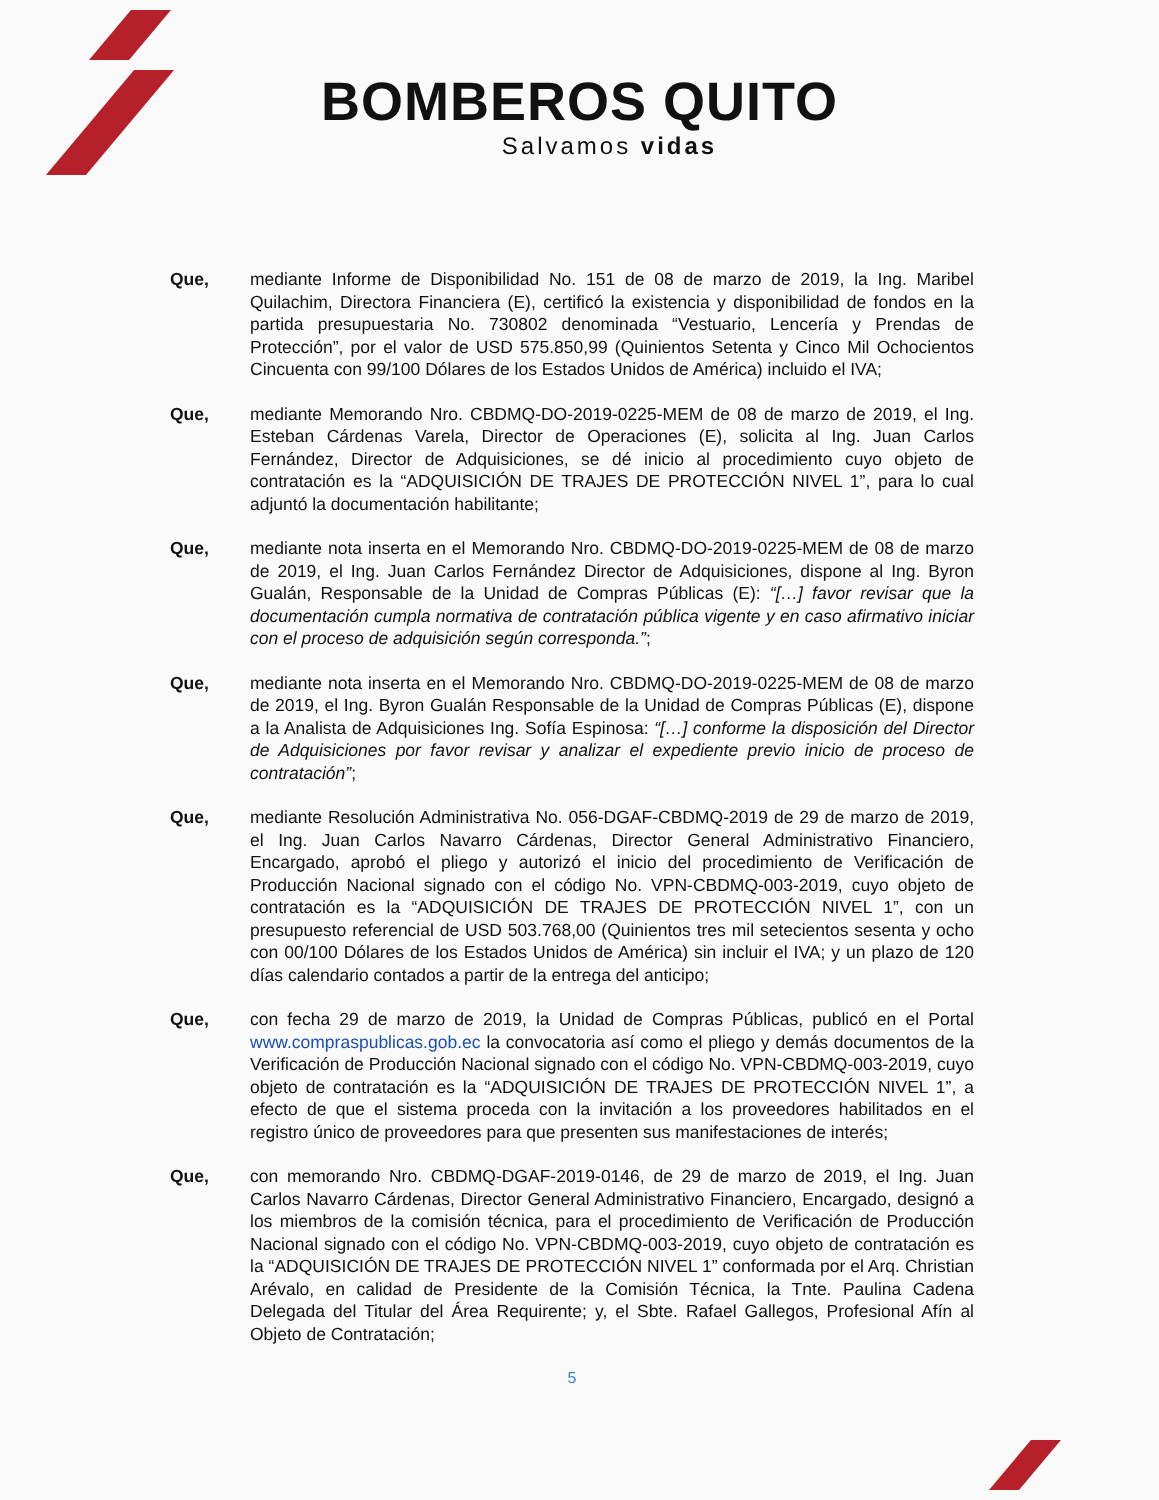BOMBEROS QUITO
Salvamos vidas
Que, mediante Informe de Disponibilidad No. 151 de 08 de marzo de 2019, la Ing. Maribel Quilachim, Directora Financiera (E), certificó la existencia y disponibilidad de fondos en la partida presupuestaria No. 730802 denominada “Vestuario, Lencería y Prendas de Protección”, por el valor de USD 575.850,99 (Quinientos Setenta y Cinco Mil Ochocientos Cincuenta con 99/100 Dólares de los Estados Unidos de América) incluido el IVA;
Que, mediante Memorando Nro. CBDMQ-DO-2019-0225-MEM de 08 de marzo de 2019, el Ing. Esteban Cárdenas Varela, Director de Operaciones (E), solicita al Ing. Juan Carlos Fernández, Director de Adquisiciones, se dé inicio al procedimiento cuyo objeto de contratación es la “ADQUISICIÓN DE TRAJES DE PROTECCIÓN NIVEL 1”, para lo cual adjuntó la documentación habilitante;
Que, mediante nota inserta en el Memorando Nro. CBDMQ-DO-2019-0225-MEM de 08 de marzo de 2019, el Ing. Juan Carlos Fernández Director de Adquisiciones, dispone al Ing. Byron Gualán, Responsable de la Unidad de Compras Públicas (E): “[…] favor revisar que la documentación cumpla normativa de contratación pública vigente y en caso afirmativo iniciar con el proceso de adquisición según corresponda.”;
Que, mediante nota inserta en el Memorando Nro. CBDMQ-DO-2019-0225-MEM de 08 de marzo de 2019, el Ing. Byron Gualán Responsable de la Unidad de Compras Públicas (E), dispone a la Analista de Adquisiciones Ing. Sofía Espinosa: “[…] conforme la disposición del Director de Adquisiciones por favor revisar y analizar el expediente previo inicio de proceso de contratación”;
Que, mediante Resolución Administrativa No. 056-DGAF-CBDMQ-2019 de 29 de marzo de 2019, el Ing. Juan Carlos Navarro Cárdenas, Director General Administrativo Financiero, Encargado, aprobó el pliego y autorizó el inicio del procedimiento de Verificación de Producción Nacional signado con el código No. VPN-CBDMQ-003-2019, cuyo objeto de contratación es la “ADQUISICIÓN DE TRAJES DE PROTECCIÓN NIVEL 1”, con un presupuesto referencial de USD 503.768,00 (Quinientos tres mil setecientos sesenta y ocho con 00/100 Dólares de los Estados Unidos de América) sin incluir el IVA; y un plazo de 120 días calendario contados a partir de la entrega del anticipo;
Que, con fecha 29 de marzo de 2019, la Unidad de Compras Públicas, publicó en el Portal www.compraspublicas.gob.ec la convocatoria así como el pliego y demás documentos de la Verificación de Producción Nacional signado con el código No. VPN-CBDMQ-003-2019, cuyo objeto de contratación es la “ADQUISICIÓN DE TRAJES DE PROTECCIÓN NIVEL 1”, a efecto de que el sistema proceda con la invitación a los proveedores habilitados en el registro único de proveedores para que presenten sus manifestaciones de interés;
Que, con memorando Nro. CBDMQ-DGAF-2019-0146, de 29 de marzo de 2019, el Ing. Juan Carlos Navarro Cárdenas, Director General Administrativo Financiero, Encargado, designó a los miembros de la comisión técnica, para el procedimiento de Verificación de Producción Nacional signado con el código No. VPN-CBDMQ-003-2019, cuyo objeto de contratación es la “ADQUISICIÓN DE TRAJES DE PROTECCIÓN NIVEL 1” conformada por el Arq. Christian Arévalo, en calidad de Presidente de la Comisión Técnica, la Tnte. Paulina Cadena Delegada del Titular del Área Requirente; y, el Sbte. Rafael Gallegos, Profesional Afín al Objeto de Contratación;
5